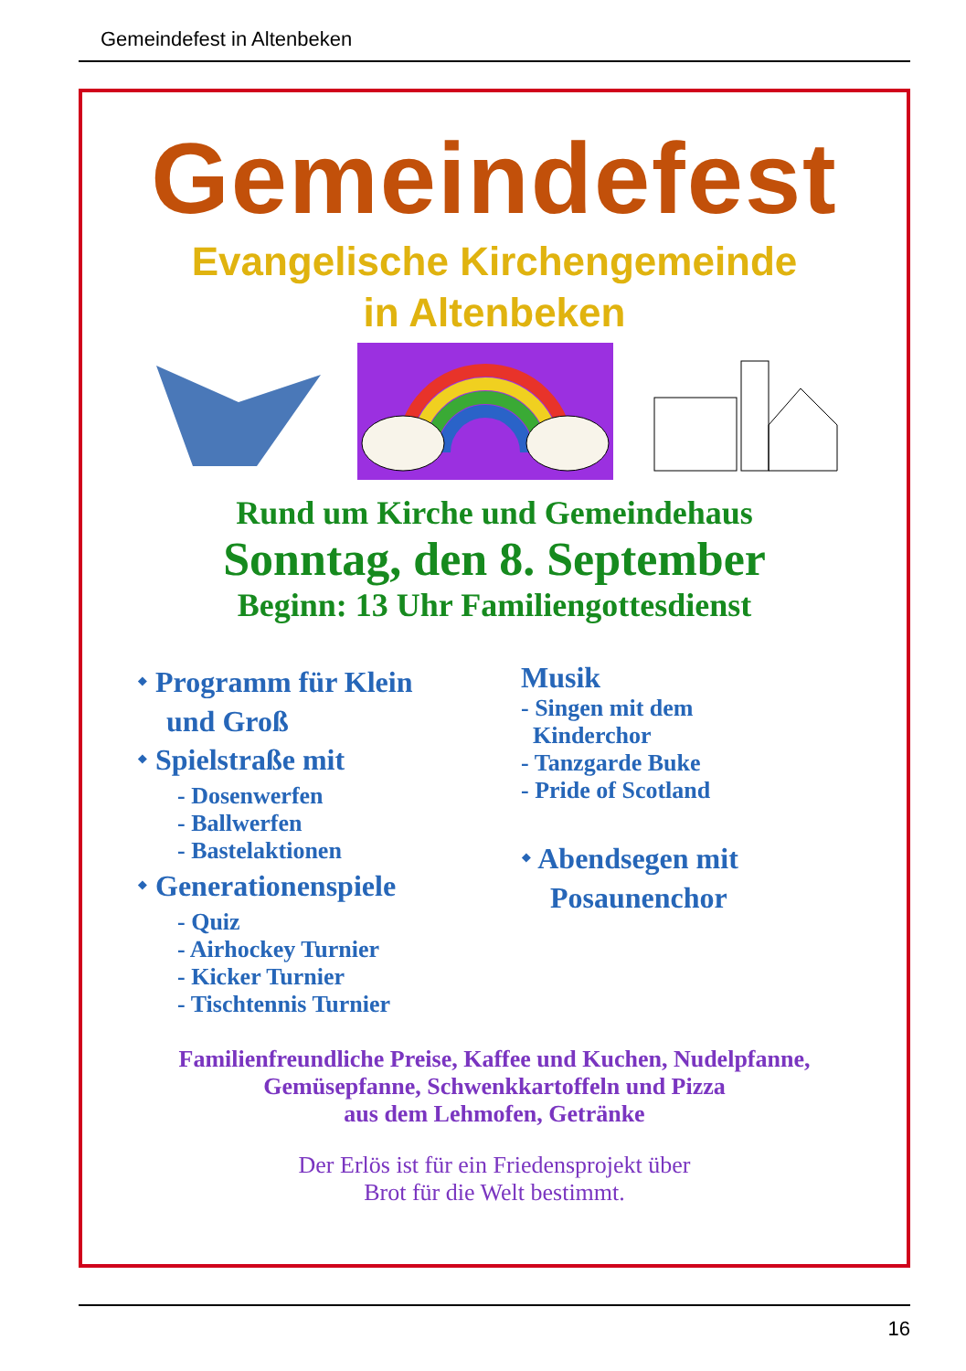Gemeindefest in Altenbeken
Gemeindefest
Evangelische Kirchengemeinde
in Altenbeken
Rund um Kirche und Gemeindehaus
Sonntag, den 8. September
Beginn: 13 Uhr Familiengottesdienst
⬩ Programm für Klein
und Groß
⬩ Spielstraße mit
- Dosenwerfen
- Ballwerfen
- Bastelaktionen
⬩ Generationenspiele
- Quiz
- Airhockey Turnier
- Kicker Turnier
- Tischtennis Turnier
Musik
- Singen mit dem
Kinderchor
- Tanzgarde Buke
- Pride of Scotland
⬩ Abendsegen mit
Posaunenchor
Familienfreundliche Preise, Kaffee und Kuchen, Nudelpfanne,
Gemüsepfanne, Schwenkkartoffeln und Pizza
aus dem Lehmofen, Getränke
Der Erlös ist für ein Friedensprojekt über
Brot für die Welt bestimmt.
16